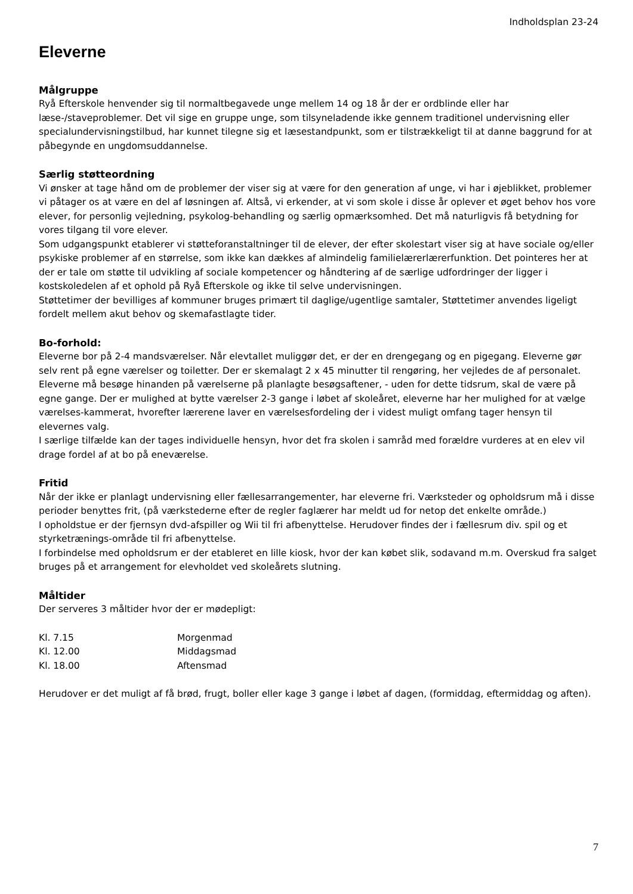Indholdsplan 23-24
Eleverne
Målgruppe
Ryå Efterskole henvender sig til normaltbegavede unge mellem 14 og 18 år der er ordblinde eller har læse-/staveproblemer. Det vil sige en gruppe unge, som tilsyneladende ikke gennem traditionel undervisning eller specialundervisningstilbud, har kunnet tilegne sig et læsestandpunkt, som er tilstrækkeligt til at danne baggrund for at påbegynde en ungdomsuddannelse.
Særlig støtteordning
Vi ønsker at tage hånd om de problemer der viser sig at være for den generation af unge, vi har i øjeblikket, problemer vi påtager os at være en del af løsningen af. Altså, vi erkender, at vi som skole i disse år oplever et øget behov hos vore elever, for personlig vejledning, psykolog-behandling og særlig opmærksomhed. Det må naturligvis få betydning for vores tilgang til vore elever.
Som udgangspunkt etablerer vi støtteforanstaltninger til de elever, der efter skolestart viser sig at have sociale og/eller psykiske problemer af en størrelse, som ikke kan dækkes af almindelig familielærerlærerfunktion. Det pointeres her at der er tale om støtte til udvikling af sociale kompetencer og håndtering af de særlige udfordringer der ligger i kostskoledelen af et ophold på Ryå Efterskole og ikke til selve undervisningen.
Støttetimer der bevilliges af kommuner bruges primært til daglige/ugentlige samtaler, Støttetimer anvendes ligeligt fordelt mellem akut behov og skemafastlagte tider.
Bo-forhold:
Eleverne bor på 2-4 mandsværelser. Når elevtallet muliggør det, er der en drengegang og en pigegang. Eleverne gør selv rent på egne værelser og toiletter. Der er skemalagt 2 x 45 minutter til rengøring, her vejledes de af personalet. Eleverne må besøge hinanden på værelserne på planlagte besøgsaftener, - uden for dette tidsrum, skal de være på egne gange. Der er mulighed at bytte værelser 2-3 gange i løbet af skoleåret, eleverne har her mulighed for at vælge værelses-kammerat, hvorefter lærerene laver en værelsesfordeling der i videst muligt omfang tager hensyn til elevernes valg.
I særlige tilfælde kan der tages individuelle hensyn, hvor det fra skolen i samråd med forældre vurderes at en elev vil drage fordel af at bo på eneværelse.
Fritid
Når der ikke er planlagt undervisning eller fællesarrangementer, har eleverne fri. Værksteder og opholdsrum må i disse perioder benyttes frit, (på værkstederne efter de regler faglærer har meldt ud for netop det enkelte område.)
I opholdstue er der fjernsyn dvd-afspiller og Wii til fri afbenyttelse. Herudover findes der i fællesrum div. spil og et styrketrænings-område til fri afbenyttelse.
I forbindelse med opholdsrum er der etableret en lille kiosk, hvor der kan købet slik, sodavand m.m. Overskud fra salget bruges på et arrangement for elevholdet ved skoleårets slutning.
Måltider
Der serveres 3 måltider hvor der er mødepligt:
| Kl. 7.15 | Morgenmad |
| Kl. 12.00 | Middagsmad |
| Kl. 18.00 | Aftensmad |
Herudover er det muligt af få brød, frugt, boller eller kage 3 gange i løbet af dagen, (formiddag, eftermiddag og aften).
7